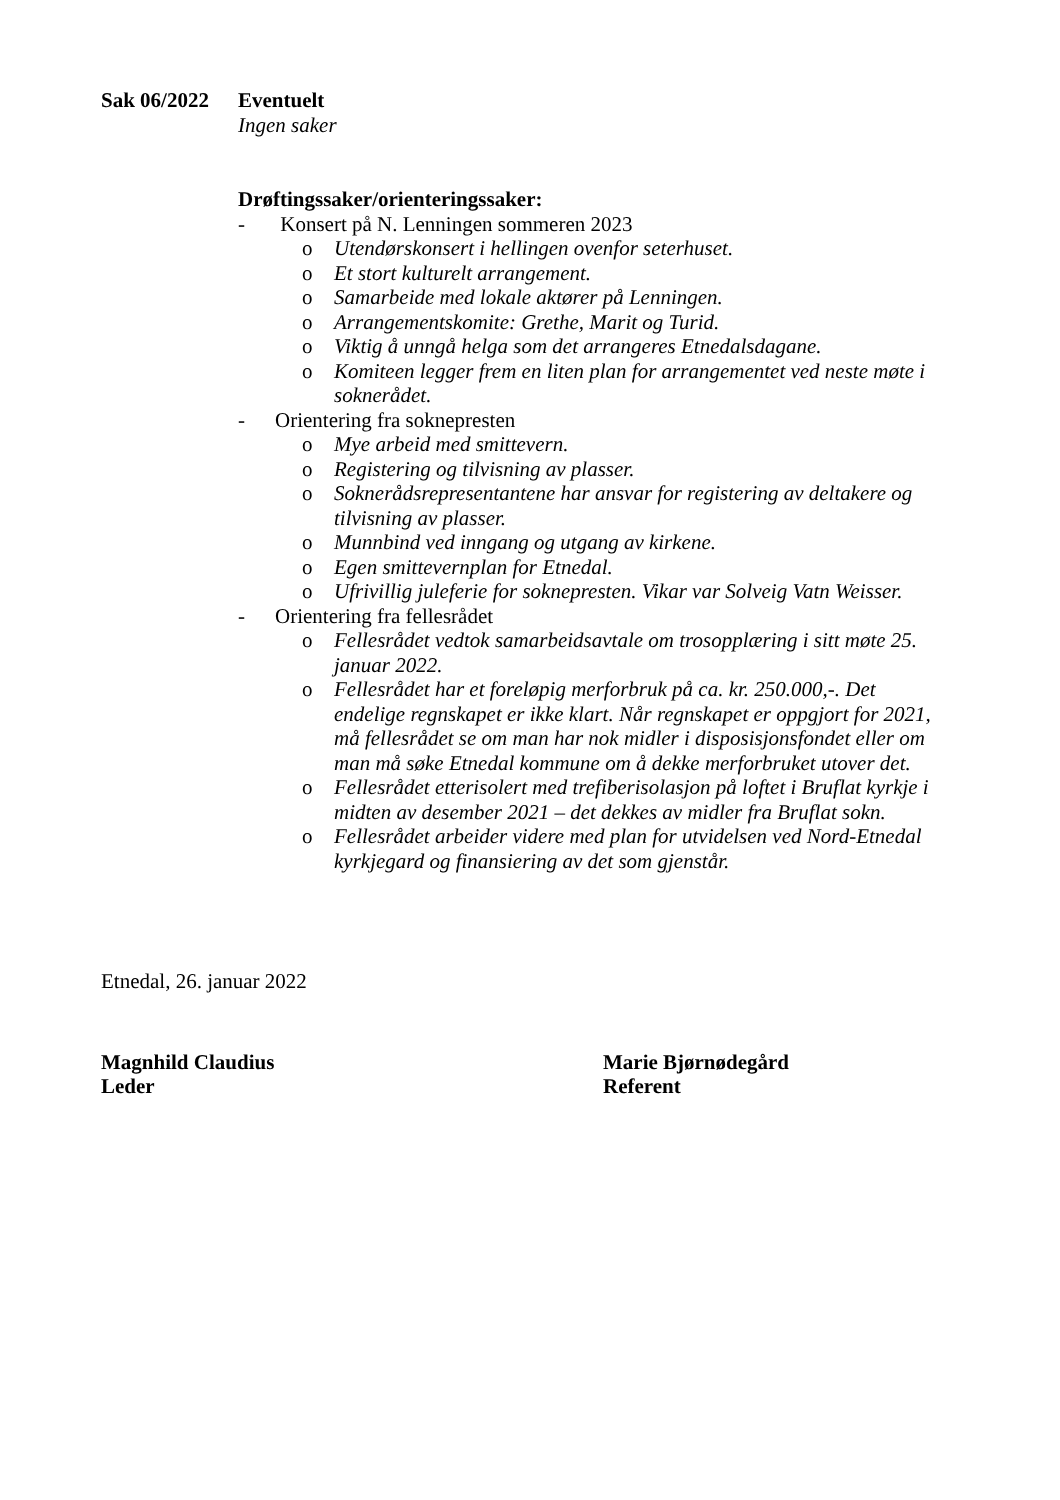Sak 06/2022
Eventuelt
Ingen saker
Drøftingssaker/orienteringssaker:
- Konsert på N. Lenningen sommeren 2023
o Utendørskonsert i hellingen ovenfor seterhuset.
o Et stort kulturelt arrangement.
o Samarbeide med lokale aktører på Lenningen.
o Arrangementskomite: Grethe, Marit og Turid.
o Viktig å unngå helga som det arrangeres Etnedalsdagane.
o Komiteen legger frem en liten plan for arrangementet ved neste møte i soknerådet.
- Orientering fra soknepresten
o Mye arbeid med smittevern.
o Registering og tilvisning av plasser.
o Soknerådsrepresentantene har ansvar for registering av deltakere og tilvisning av plasser.
o Munnbind ved inngang og utgang av kirkene.
o Egen smittevernplan for Etnedal.
o Ufrivillig juleferie for soknepresten. Vikar var Solveig Vatn Weisser.
- Orientering fra fellesrådet
o Fellesrådet vedtok samarbeidsavtale om trosopplæring i sitt møte 25. januar 2022.
o Fellesrådet har et foreløpig merforbruk på ca. kr. 250.000,-. Det endelige regnskapet er ikke klart. Når regnskapet er oppgjort for 2021, må fellesrådet se om man har nok midler i disposisjonsfondet eller om man må søke Etnedal kommune om å dekke merforbruket utover det.
o Fellesrådet etterisolert med trefiberisolasjon på loftet i Bruflat kyrkje i midten av desember 2021 – det dekkes av midler fra Bruflat sokn.
o Fellesrådet arbeider videre med plan for utvidelsen ved Nord-Etnedal kyrkjegard og finansiering av det som gjenstår.
Etnedal, 26. januar 2022
Magnhild Claudius
Leder
Marie Bjørnødegård
Referent